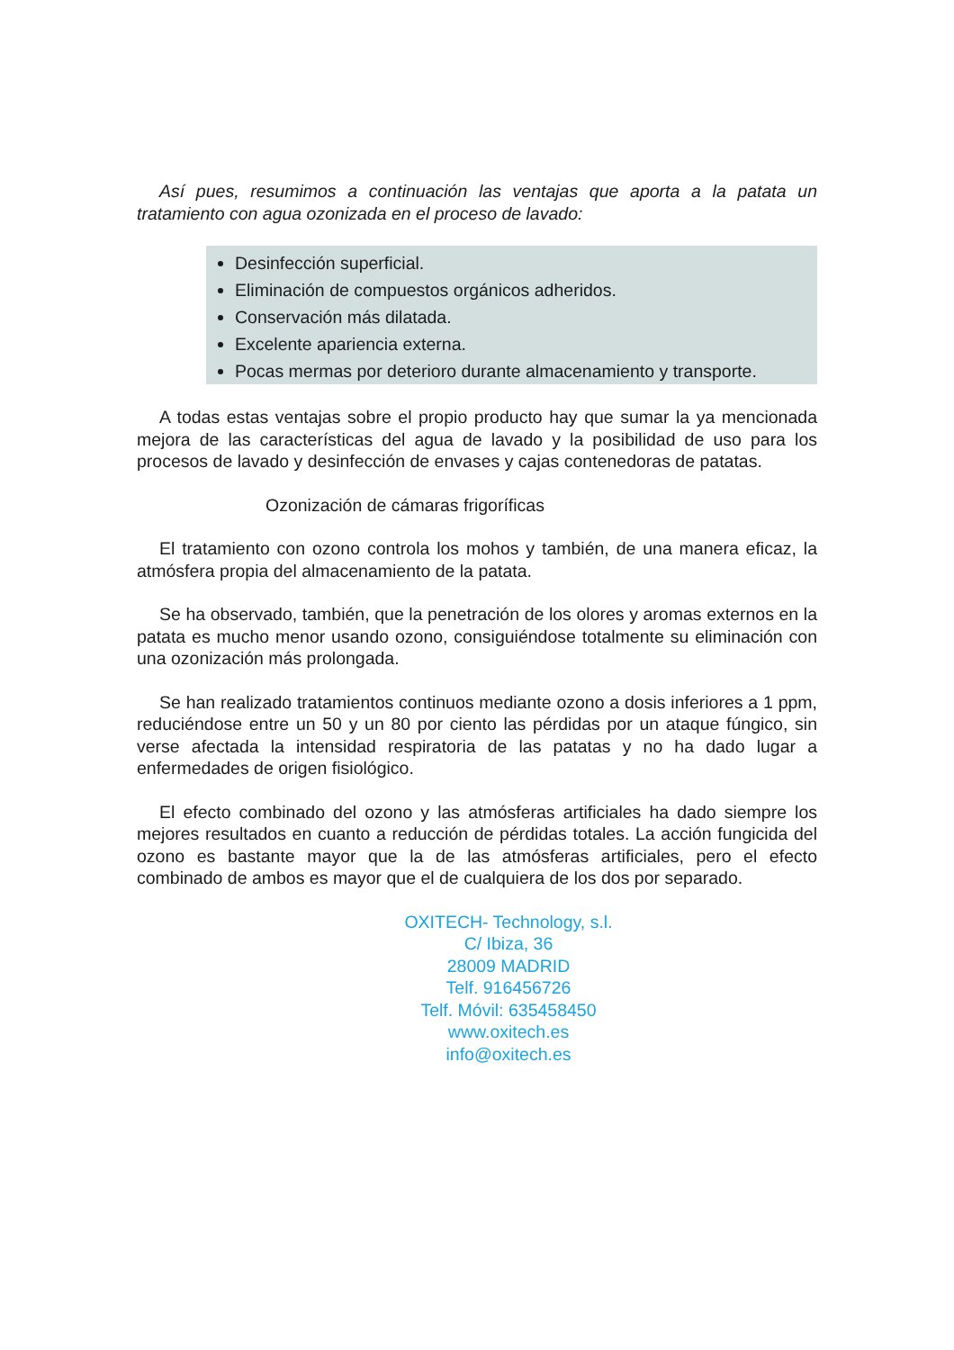Así pues, resumimos a continuación las ventajas que aporta a la patata un tratamiento con agua ozonizada en el proceso de lavado:
Desinfección superficial.
Eliminación de compuestos orgánicos adheridos.
Conservación más dilatada.
Excelente apariencia externa.
Pocas mermas por deterioro durante almacenamiento y transporte.
A todas estas ventajas sobre el propio producto hay que sumar la ya mencionada mejora de las características del agua de lavado y la posibilidad de uso para los procesos de lavado y desinfección de envases y cajas contenedoras de patatas.
Ozonización de cámaras frigoríficas
El tratamiento con ozono controla los mohos y también, de una manera eficaz, la atmósfera propia del almacenamiento de la patata.
Se ha observado, también, que la penetración de los olores y aromas externos en la patata es mucho menor usando ozono, consiguiéndose totalmente su eliminación con una ozonización más prolongada.
Se han realizado tratamientos continuos mediante ozono a dosis inferiores a 1 ppm, reduciéndose entre un 50 y un 80 por ciento las pérdidas por un ataque fúngico, sin verse afectada la intensidad respiratoria de las patatas y no ha dado lugar a enfermedades de origen fisiológico.
El efecto combinado del ozono y las atmósferas artificiales ha dado siempre los mejores resultados en cuanto a reducción de pérdidas totales. La acción fungicida del ozono es bastante mayor que la de las atmósferas artificiales, pero el efecto combinado de ambos es mayor que el de cualquiera de los dos por separado.
OXITECH- Technology, s.l.
C/ Ibiza, 36
28009 MADRID
Telf. 916456726
Telf. Móvil: 635458450
www.oxitech.es
info@oxitech.es